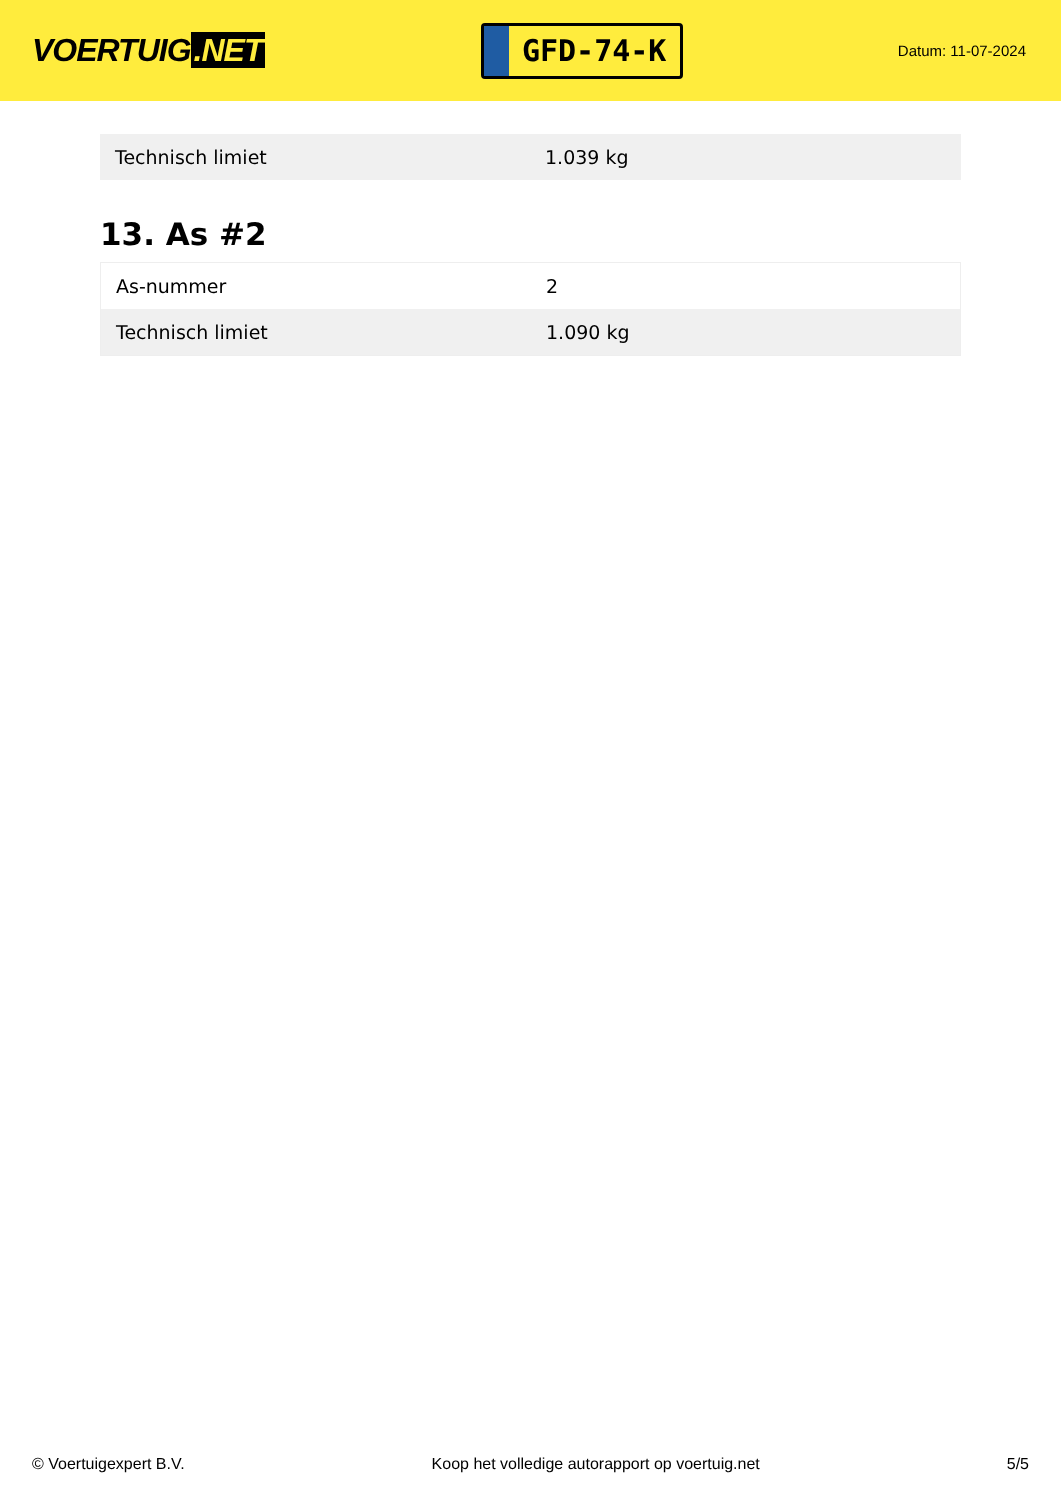VOERTUIG.NET
GFD-74-K
Datum: 11-07-2024
| Technisch limiet | 1.039 kg |
13. As #2
| As-nummer | 2 |
| Technisch limiet | 1.090 kg |
© Voertuigexpert B.V. Koop het volledige autorapport op voertuig.net 5/5